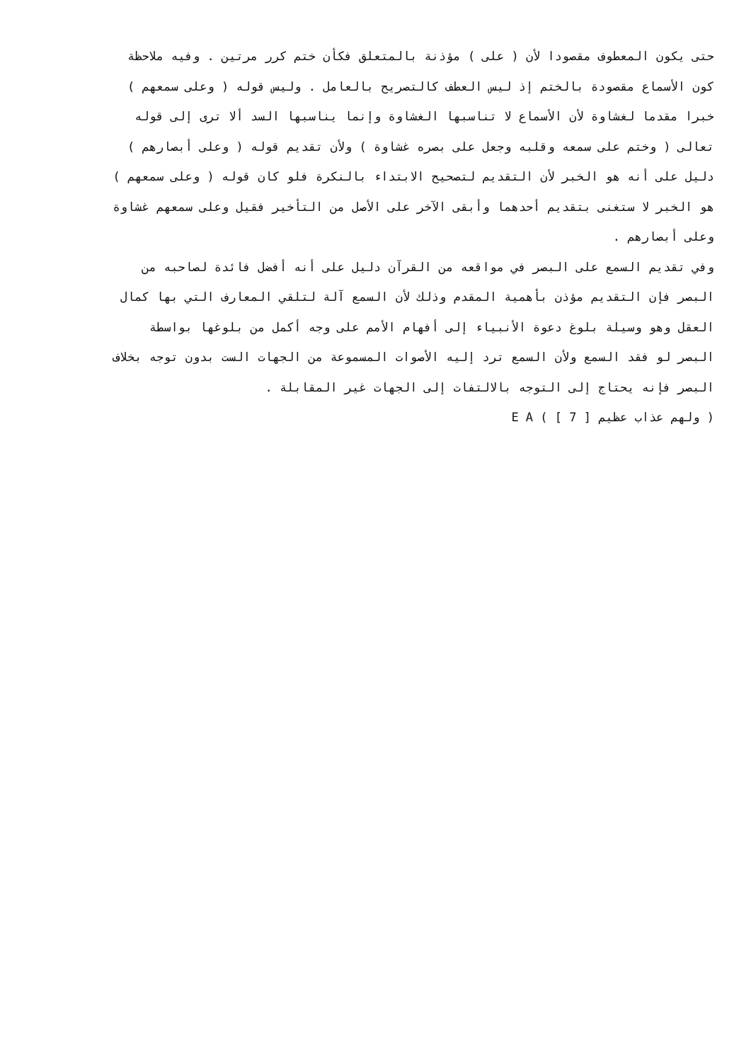حتى يكون المعطوف مقصودا لأن ( على ) مؤذنة بالمتعلق فكأن ختم كرر مرتين . وفيه ملاحظة
كون الأسماع مقصودة بالختم إذ ليس العطف كالتصريح بالعامل . وليس قوله ( وعلى سمعهم )
خبرا مقدما لغشاوة لأن الأسماع لا تناسبها الغشاوة وإنما يناسبها السد ألا ترى إلى قوله
تعالى ( وختم على سمعه وقلبه وجعل على بصره غشاوة ) ولأن تقديم قوله ( وعلى أبصارهم )
دليل على أنه هو الخبر لأن التقديم لتصحيح الابتداء بالنكرة فلو كان قوله ( وعلى سمعهم )
هو الخبر لا ستغنى بتقديم أحدهما وأبقى الآخر على الأصل من التأخير فقيل وعلى سمعهم غشاوة
وعلى أبصارهم .
وفي تقديم السمع على البصر في مواقعه من القرآن دليل على أنه أفضل فائدة لصاحبه من
البصر فإن التقديم مؤذن بأهمية المقدم وذلك لأن السمع آلة لتلقي المعارف التي بها كمال
العقل وهو وسيلة بلوغ دعوة الأنبياء إلى أفهام الأمم على وجه أكمل من بلوغها بواسطة
البصر لو فقد السمع ولأن السمع ترد إليه الأصوات المسموعة من الجهات الست بدون توجه بخلاف
البصر فإنه يحتاج إلى التوجه بالالتفات إلى الجهات غير المقابلة .
( ولهم عذاب عظيم [ 7 ] ) E A